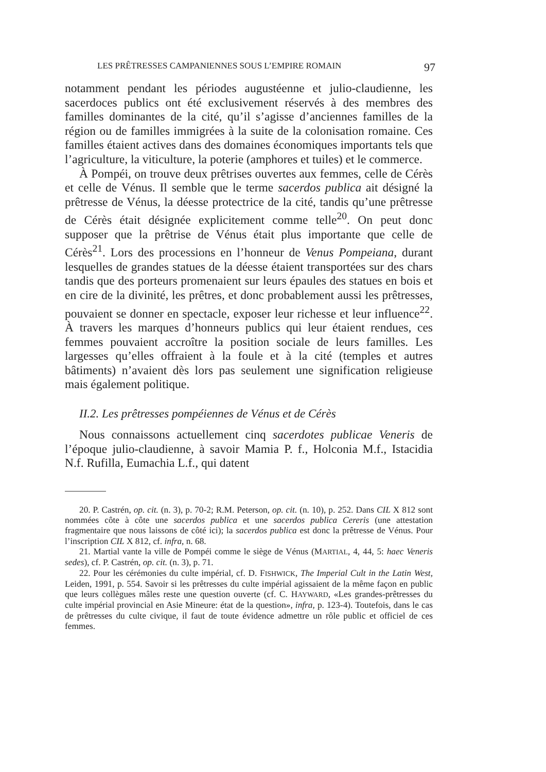LES PRÊTRESSES CAMPANIENNES SOUS L’EMPIRE ROMAIN 97
notamment pendant les périodes augustéenne et julio-claudienne, les sacerdoces publics ont été exclusivement réservés à des membres des familles dominantes de la cité, qu’il s’agisse d’anciennes familles de la région ou de familles immigrées à la suite de la colonisation romaine. Ces familles étaient actives dans des domaines économiques importants tels que l’agriculture, la viticulture, la poterie (amphores et tuiles) et le commerce.
À Pompéi, on trouve deux prêtrises ouvertes aux femmes, celle de Cérès et celle de Vénus. Il semble que le terme sacerdos publica ait désigné la prêtresse de Vénus, la déesse protectrice de la cité, tandis qu’une prêtresse de Cérès était désignée explicitement comme telle<sup>20</sup>. On peut donc supposer que la prêtrise de Vénus était plus importante que celle de Cérès<sup>21</sup>. Lors des processions en l’honneur de Venus Pompeiana, durant lesquelles de grandes statues de la déesse étaient transportées sur des chars tandis que des porteurs promenaient sur leurs épaules des statues en bois et en cire de la divinité, les prêtres, et donc probablement aussi les prêtresses, pouvaient se donner en spectacle, exposer leur richesse et leur influence<sup>22</sup>. À travers les marques d’honneurs publics qui leur étaient rendues, ces femmes pouvaient accroître la position sociale de leurs familles. Les largesses qu’elles offraient à la foule et à la cité (temples et autres bâtiments) n’avaient dès lors pas seulement une signification religieuse mais également politique.
II.2. Les prêtresses pompéiennes de Vénus et de Cérès
Nous connaissons actuellement cinq sacerdotes publicae Veneris de l’époque julio-claudienne, à savoir Mamia P. f., Holconia M.f., Istacidia N.f. Rufilla, Eumachia L.f., qui datent
20. P. Castrén, op. cit. (n. 3), p. 70-2; R.M. Peterson, op. cit. (n. 10), p. 252. Dans CIL X 812 sont nommées côte à côte une sacerdos publica et une sacerdos publica Cereris (une attestation fragmentaire que nous laissons de côté ici); la sacerdos publica est donc la prêtresse de Vénus. Pour l’inscription CIL X 812, cf. infra, n. 68.
21. Martial vante la ville de Pompéi comme le siège de Vénus (MARTIAL, 4, 44, 5: haec Veneris sedes), cf. P. Castrén, op. cit. (n. 3), p. 71.
22. Pour les cérémonies du culte impérial, cf. D. FISHWICK, The Imperial Cult in the Latin West, Leiden, 1991, p. 554. Savoir si les prêtresses du culte impérial agissaient de la même façon en public que leurs collègues mâles reste une question ouverte (cf. C. HAYWARD, «Les grandes-prêtresses du culte impérial provincial en Asie Mineure: état de la question», infra, p. 123-4). Toutefois, dans le cas de prêtresses du culte civique, il faut de toute évidence admettre un rôle public et officiel de ces femmes.